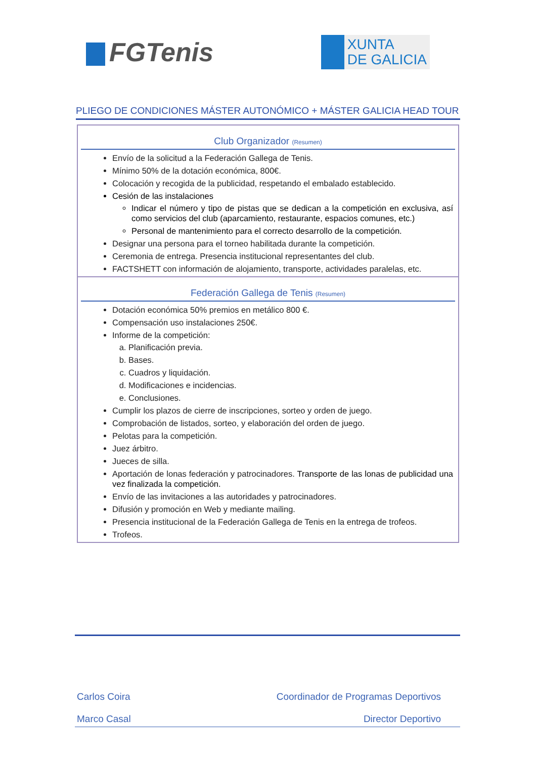FGTenis
XUNTA
DE GALICIA
PLIEGO DE CONDICIONES MÁSTER AUTONÓMICO + MÁSTER GALICIA HEAD TOUR
Club Organizador (Resumen)
Envío de la solicitud a la Federación Gallega de Tenis.
Mínimo 50% de la dotación económica, 800€.
Colocación y recogida de la publicidad, respetando el embalado establecido.
Cesión de las instalaciones
Indicar el número y tipo de pistas que se dedican a la competición en exclusiva, así como servicios del club (aparcamiento, restaurante, espacios comunes, etc.)
Personal de mantenimiento para el correcto desarrollo de la competición.
Designar una persona para el torneo habilitada durante la competición.
Ceremonia de entrega. Presencia institucional representantes del club.
FACTSHETT con información de alojamiento, transporte, actividades paralelas, etc.
Federación Gallega de Tenis (Resumen)
Dotación económica 50% premios en metálico 800 €.
Compensación uso instalaciones 250€.
Informe de la competición:
a. Planificación previa.
b. Bases.
c. Cuadros y liquidación.
d. Modificaciones e incidencias.
e. Conclusiones.
Cumplir los plazos de cierre de inscripciones, sorteo y orden de juego.
Comprobación de listados, sorteo, y elaboración del orden de juego.
Pelotas para la competición.
Juez árbitro.
Jueces de silla.
Aportación de lonas federación y patrocinadores. Transporte de las lonas de publicidad una vez finalizada la competición.
Envío de las invitaciones a las autoridades y patrocinadores.
Difusión y promoción en Web y mediante mailing.
Presencia institucional de la Federación Gallega de Tenis en la entrega de trofeos.
Trofeos.
Carlos Coira Coordinador de Programas Deportivos
Marco Casal Director Deportivo